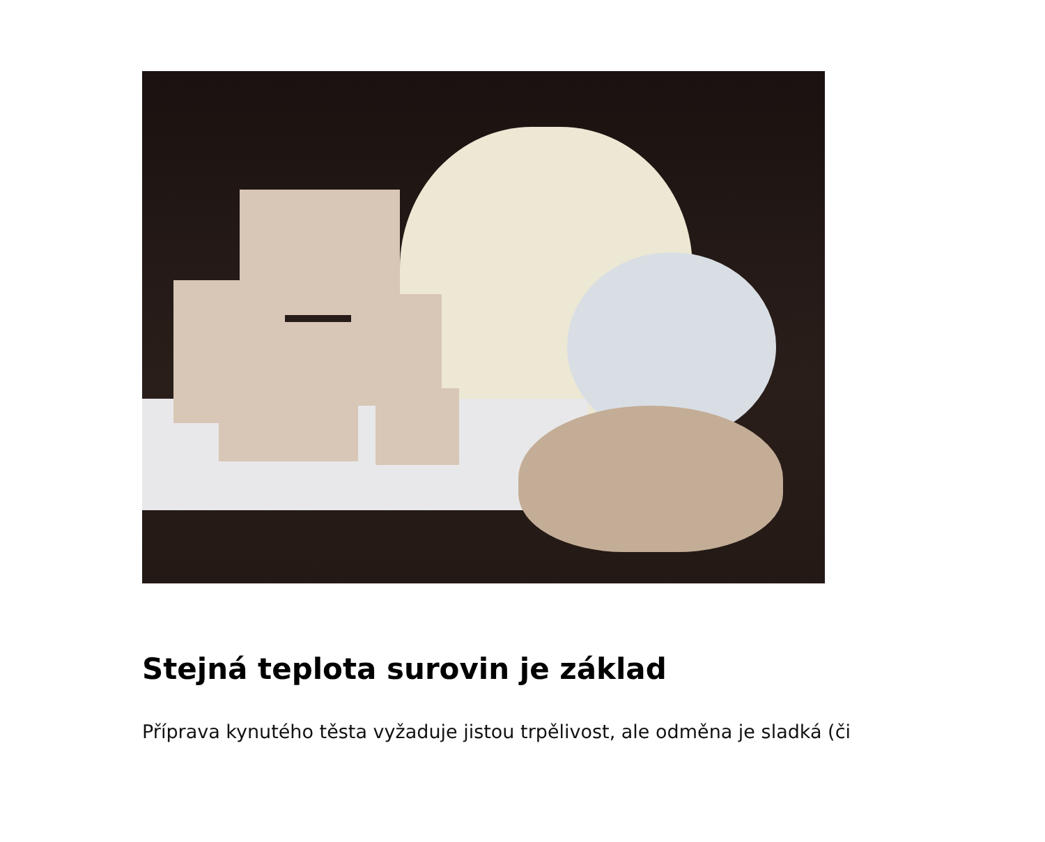Stejná teplota surovin je základ
Příprava kynutého těsta vyžaduje jistou trpělivost, ale odměna je sladká (či